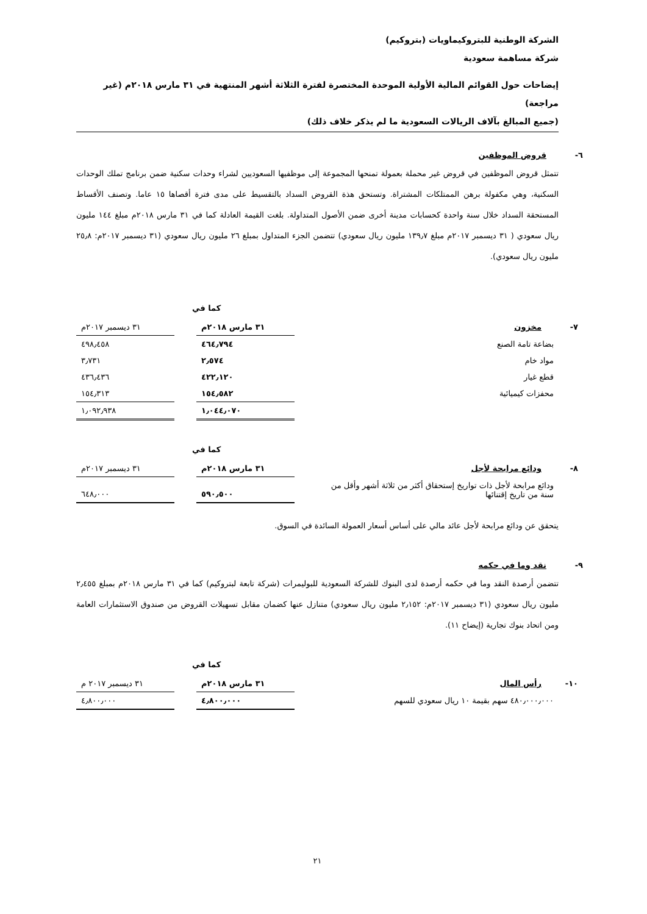الشركة الوطنية للبتروكيماويات (بتروكيم)
شركة مساهمة سعودية
إيضاحات حول القوائم المالية الأولية الموحدة المختصرة لفترة الثلاثة أشهر المنتهية في ٣١ مارس ٢٠١٨م (غير مراجعة)
(جميع المبالغ بآلاف الريالات السعودية ما لم يذكر خلاف ذلك)
٦-قروض الموظفين
تتمثل قروض الموظفين في قروض غير محملة بعمولة تمنحها المجموعة إلى موظفيها السعوديين لشراء وحدات سكنية ضمن برنامج تملك الوحدات السكنية، وهي مكفولة برهن الممتلكات المشتراة. وتستحق هذة القروض السداد بالتقسيط على مدى فترة أقصاها ١٥ عاما. وتصنف الأقساط المستحقة السداد خلال سنة واحدة كحسابات مدينة أخرى ضمن الأصول المتداولة. بلغت القيمة العادلة كما في ٣١ مارس ٢٠١٨م مبلغ ١٤٤ مليون ريال سعودي ( ٣١ ديسمبر ٢٠١٧م مبلغ ١٣٩٫٧ مليون ريال سعودي) تتضمن الجزء المتداول بمبلغ ٢٦ مليون ريال سعودي (٣١ ديسمبر ٢٠١٧م: ٢٥٫٨ مليون ريال سعودي).
كما في
| ٧- مخزون | ٣١ مارس ٢٠١٨م | | ٣١ ديسمبر ٢٠١٧م |
| بضاعة تامة الصنع | ٤٦٤٫٧٩٤ | | ٤٩٨٫٤٥٨ |
| مواد خام | ٢٫٥٧٤ | | ٣٫٧٣١ |
| قطع غيار | ٤٢٢٫١٢٠ | | ٤٣٦٫٤٣٦ |
| محفزات كيميائية | ١٥٤٫٥٨٢ | | ١٥٤٫٣١٣ |
| | ١٫٠٤٤٫٠٧٠ | | ١٫٠٩٢٫٩٣٨ |
كما في
| ٨- ودائع مرابحة لأجل | ٣١ مارس ٢٠١٨م | | ٣١ ديسمبر ٢٠١٧م |
| ودائع مرابحة لأجل ذات تواريخ إستحقاق أكثر من ثلاثة أشهر وأقل من سنة من تاريخ إقتنائها | ٥٩٠٫٥٠٠ | | ٦٤٨٫٠٠٠ |
يتحقق عن ودائع مرابحة لأجل عائد مالي على أساس أسعار العمولة السائدة في السوق.
٩-نقد وما في حكمه
تتضمن أرصدة النقد وما في حكمه أرصدة لدى البنوك للشركة السعودية للبوليمرات (شركة تابعة لبتروكيم) كما في ٣١ مارس ٢٠١٨م بمبلغ ٢٫٤٥٥ مليون ريال سعودي (٣١ ديسمبر ٢٠١٧م: ٢٫١٥٢ مليون ريال سعودي) متنازل عنها كضمان مقابل تسهيلات القروض من صندوق الاستثمارات العامة ومن اتحاد بنوك تجارية (إيضاح ١١).
كما في
| ١٠- رأس المال | ٣١ مارس ٢٠١٨م | | ٣١ ديسمبر ٢٠١٧ م |
| ٤٨٠٫٠٠٠٫٠٠٠ سهم بقيمة ١٠ ريال سعودي للسهم | ٤٫٨٠٠٫٠٠٠ | | ٤٫٨٠٠٫٠٠٠ |
٢١